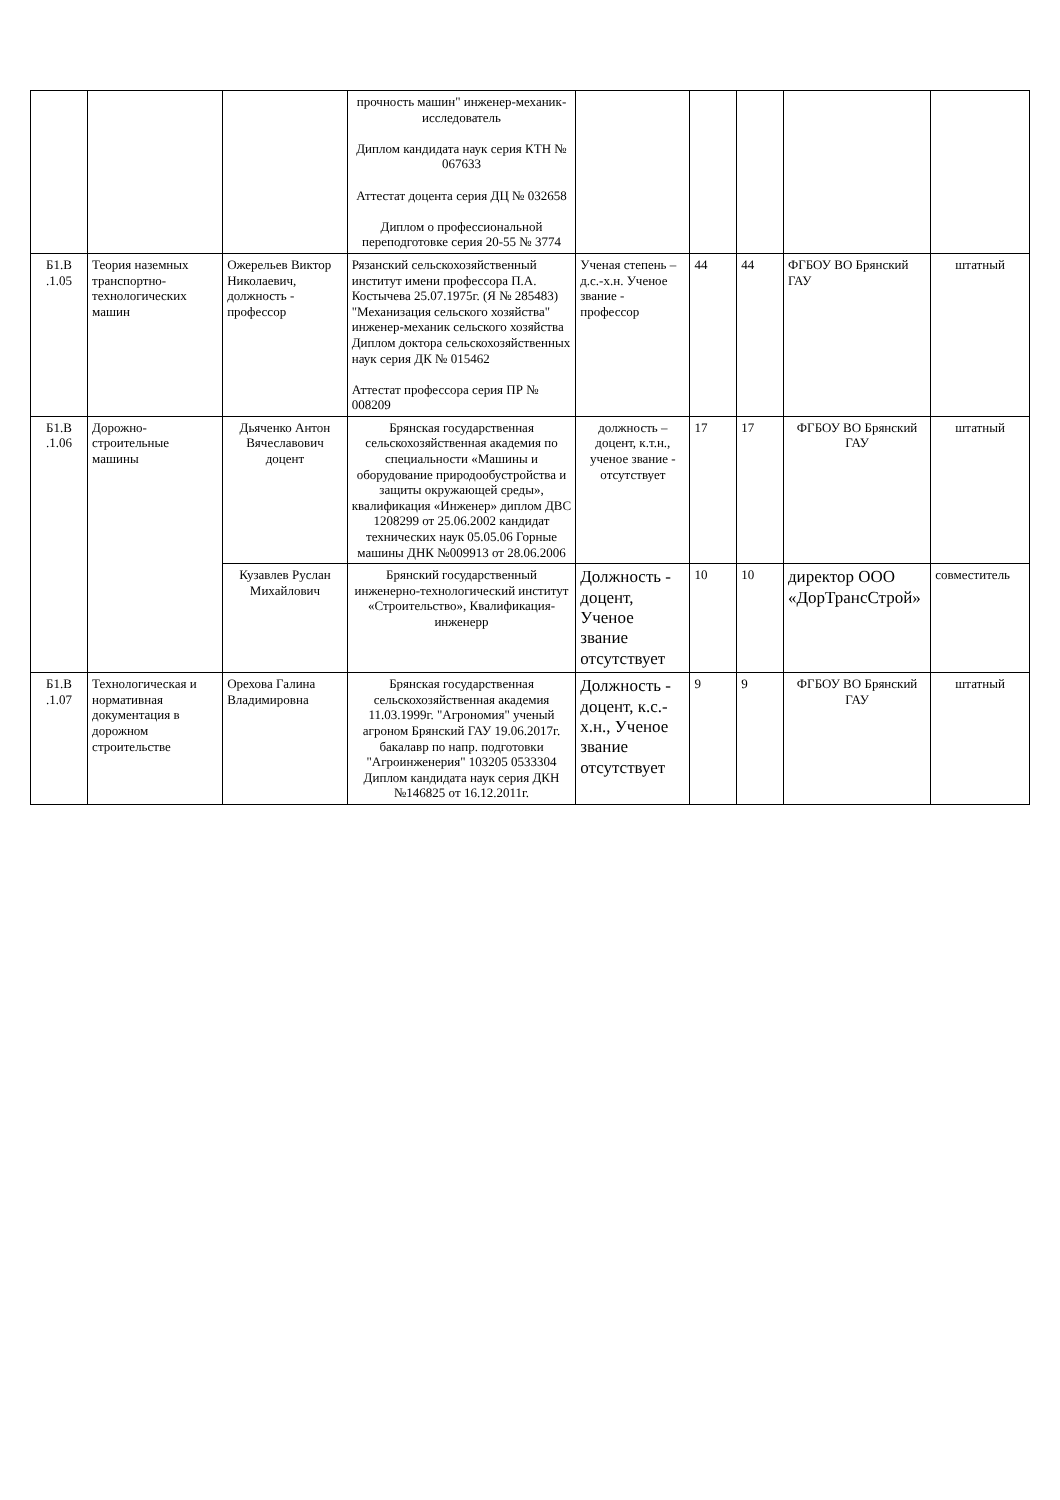| | | | прочность машин" инженер-механик-исследователь Диплом кандидата наук серия КТН № 067633 Аттестат доцента серия ДЦ № 032658 Диплом о профессиональной переподготовке серия 20-55 № 3774 | | | | | |
| Б1.В .1.05 | Теория наземных транспортно-технологических машин | Ожерельев Виктор Николаевич, должность - профессор | Рязанский сельскохозяйственный институт имени профессора П.А. Костычева 25.07.1975г. (Я № 285483) "Механизация сельского хозяйства" инженер-механик сельского хозяйства Диплом доктора сельскохозяйственных наук серия ДК № 015462 Аттестат профессора серия ПР № 008209 | Ученая степень – д.с.-х.н. Ученое звание - профессор | 44 | 44 | ФГБОУ ВО Брянский ГАУ | штатный |
| Б1.В .1.06 | Дорожно-строительные машины | Дьяченко Антон Вячеславович доцент | Брянская государственная сельскохозяйственная академия по специальности «Машины и оборудование природообустройства и защиты окружающей среды», квалификация «Инженер» диплом ДВС 1208299 от 25.06.2002 кандидат технических наук 05.05.06 Горные машины ДНК №009913 от 28.06.2006 | должность – доцент, к.т.н., ученое звание - отсутствует | 17 | 17 | ФГБОУ ВО Брянский ГАУ | штатный |
| | | Кузавлев Руслан Михайлович | Брянский государственный инженерно-технологический институт «Строительство», Квалификация- инженерр | Должность - доцент, Ученое звание отсутствует | 10 | 10 | директор ООО «ДорТрансСтрой» | совместитель |
| Б1.В .1.07 | Технологическая и нормативная документация в дорожном строительстве | Орехова Галина Владимировна | Брянская государственная сельскохозяйственная академия 11.03.1999г. "Агрономия" ученый агроном Брянский ГАУ 19.06.2017г. бакалавр по напр. подготовки "Агроинженерия" 103205 0533304 Диплом кандидата наук серия ДКН №146825 от 16.12.2011г. | Должность - доцент, к.с.-х.н., Ученое звание отсутствует | 9 | 9 | ФГБОУ ВО Брянский ГАУ | штатный |